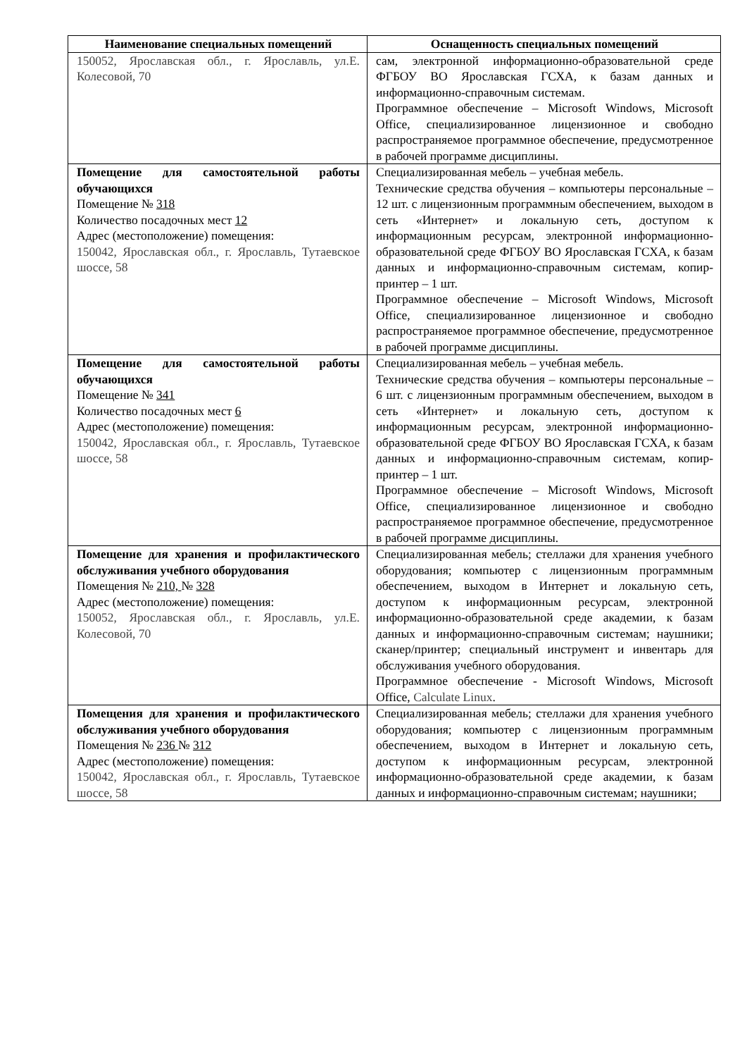| Наименование специальных помещений | Оснащенность специальных помещений |
| --- | --- |
| 150052, Ярославская обл., г. Ярославль, ул.Е. Колесовой, 70 | сам, электронной информационно-образовательной среде ФГБОУ ВО Ярославская ГСХА, к базам данных и информационно-справочным системам. Программное обеспечение – Microsoft Windows, Microsoft Office, специализированное лицензионное и свободно распространяемое программное обеспечение, предусмотренное в рабочей программе дисциплины. |
| Помещение для самостоятельной работы обучающихся Помещение № 318 Количество посадочных мест 12 Адрес (местоположение) помещения: 150042, Ярославская обл., г. Ярославль, Тутаевское шоссе, 58 | Специализированная мебель – учебная мебель. Технические средства обучения – компьютеры персональные – 12 шт. с лицензионным программным обеспечением, выходом в сеть «Интернет» и локальную сеть, доступом к информационным ресурсам, электронной информационно-образовательной среде ФГБОУ ВО Ярославская ГСХА, к базам данных и информационно-справочным системам, копир-принтер – 1 шт. Программное обеспечение – Microsoft Windows, Microsoft Office, специализированное лицензионное и свободно распространяемое программное обеспечение, предусмотренное в рабочей программе дисциплины. |
| Помещение для самостоятельной работы обучающихся Помещение № 341 Количество посадочных мест 6 Адрес (местоположение) помещения: 150042, Ярославская обл., г. Ярославль, Тутаевское шоссе, 58 | Специализированная мебель – учебная мебель. Технические средства обучения – компьютеры персональные – 6 шт. с лицензионным программным обеспечением, выходом в сеть «Интернет» и локальную сеть, доступом к информационным ресурсам, электронной информационно-образовательной среде ФГБОУ ВО Ярославская ГСХА, к базам данных и информационно-справочным системам, копир-принтер – 1 шт. Программное обеспечение – Microsoft Windows, Microsoft Office, специализированное лицензионное и свободно распространяемое программное обеспечение, предусмотренное в рабочей программе дисциплины. |
| Помещение для хранения и профилактического обслуживания учебного оборудования Помещения № 210, № 328 Адрес (местоположение) помещения: 150052, Ярославская обл., г. Ярославль, ул.Е. Колесовой, 70 | Специализированная мебель; стеллажи для хранения учебного оборудования; компьютер с лицензионным программным обеспечением, выходом в Интернет и локальную сеть, доступом к информационным ресурсам, электронной информационно-образовательной среде академии, к базам данных и информационно-справочным системам; наушники; сканер/принтер; специальный инструмент и инвентарь для обслуживания учебного оборудования. Программное обеспечение - Microsoft Windows, Microsoft Office, Calculate Linux . |
| Помещения для хранения и профилактического обслуживания учебного оборудования Помещения № 236 № 312 Адрес (местоположение) помещения: 150042, Ярославская обл., г. Ярославль, Тутаевское шоссе, 58 | Специализированная мебель; стеллажи для хранения учебного оборудования; компьютер с лицензионным программным обеспечением, выходом в Интернет и локальную сеть, доступом к информационным ресурсам, электронной информационно-образовательной среде академии, к базам данных и информационно-справочным системам; наушники; |